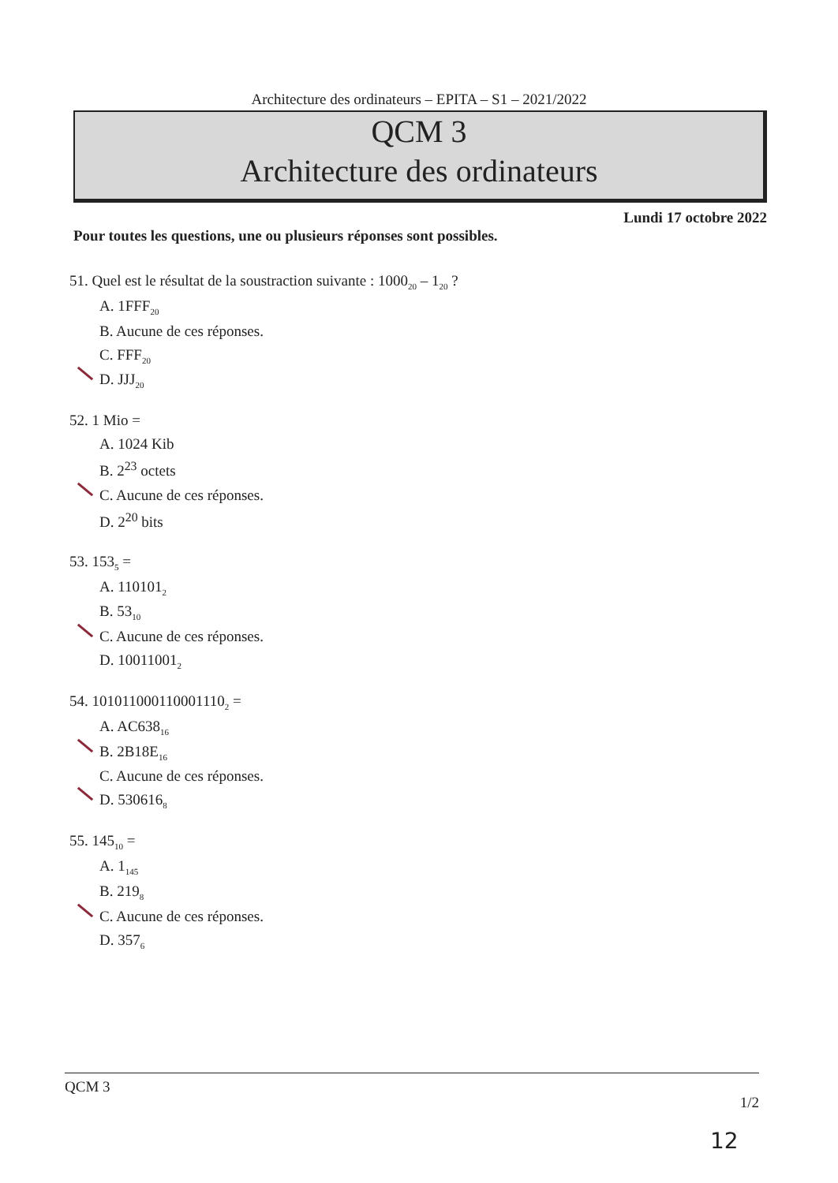Architecture des ordinateurs – EPITA – S1 – 2021/2022
QCM 3
Architecture des ordinateurs
Lundi 17 octobre 2022
Pour toutes les questions, une ou plusieurs réponses sont possibles.
51. Quel est le résultat de la soustraction suivante : 1000<sub>20</sub> – 1<sub>20</sub> ?
A. 1FFF<sub>20</sub>
B. Aucune de ces réponses.
C. FFF<sub>20</sub>
D. JJJ<sub>20</sub>
52. 1 Mio =
A. 1024 Kib
B. 2<sup>23</sup> octets
C. Aucune de ces réponses.
D. 2<sup>20</sup> bits
53. 153<sub>5</sub> =
A. 110101<sub>2</sub>
B. 53<sub>10</sub>
C. Aucune de ces réponses.
D. 10011001<sub>2</sub>
54. 101011000110001110<sub>2</sub> =
A. AC638<sub>16</sub>
B. 2B18E<sub>16</sub>
C. Aucune de ces réponses.
D. 530616<sub>8</sub>
55. 145<sub>10</sub> =
A. 1<sub>145</sub>
B. 219<sub>8</sub>
C. Aucune de ces réponses.
D. 357<sub>6</sub>
QCM 3 1/2
12